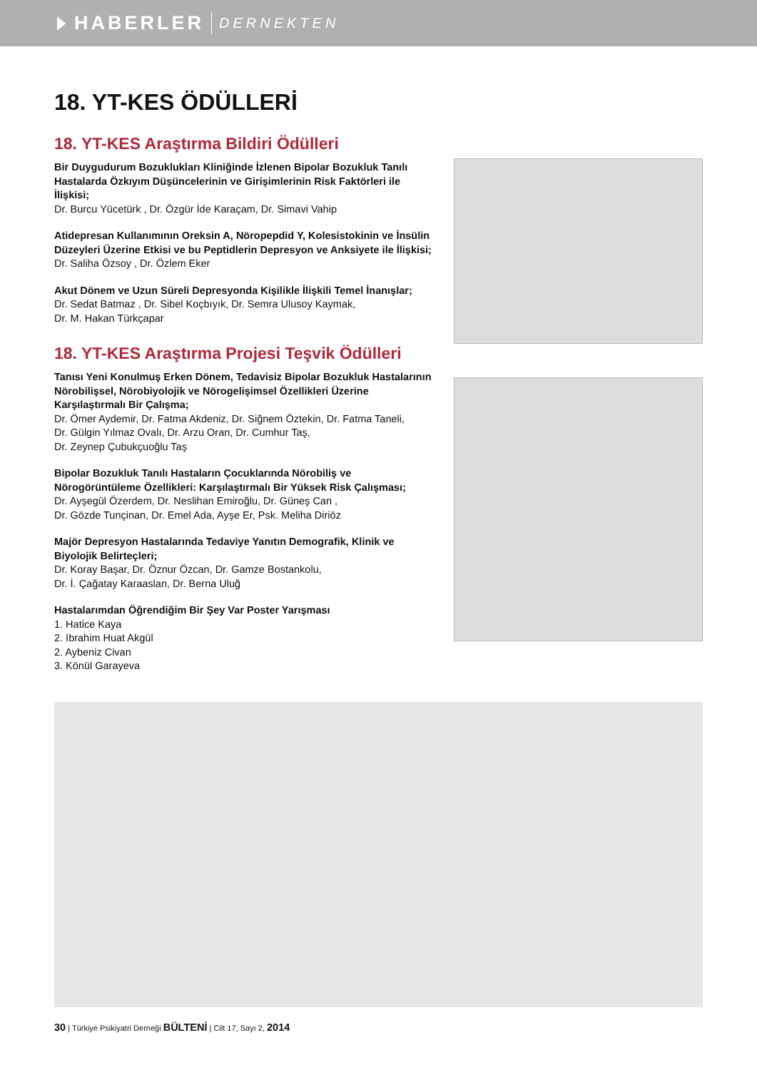HABERLER DERNEKTEN
18. YT-KES ÖDÜLLERİ
18. YT-KES Araştırma Bildiri Ödülleri
Bir Duygudurum Bozuklukları Kliniğinde İzlenen Bipolar Bozukluk Tanılı Hastalarda Özkıyım Düşüncelerinin ve Girişimlerinin Risk Faktörleri ile İlişkisi;
Dr. Burcu Yücetürk , Dr. Özgür İde Karaçam, Dr. Simavi Vahip
Atidepresan Kullanımının Oreksin A, Nöropepdid Y, Kolesistokinin ve İnsülin Düzeyleri Üzerine Etkisi ve bu Peptidlerin Depresyon ve Anksiyete ile İlişkisi;
Dr. Saliha Özsoy , Dr. Özlem Eker
Akut Dönem ve Uzun Süreli Depresyonda Kişilikle İlişkili Temel İnanışlar;
Dr. Sedat Batmaz , Dr. Sibel Koçbıyık, Dr. Semra Ulusoy Kaymak,
Dr. M. Hakan Türkçapar
18. YT-KES Araştırma Projesi Teşvik Ödülleri
Tanısı Yeni Konulmuş Erken Dönem, Tedavisiz Bipolar Bozukluk Hastalarının Nörobilişsel, Nörobiyolojik ve Nörogelişimsel Özellikleri Üzerine Karşılaştırmalı Bir Çalışma;
Dr. Ömer Aydemir, Dr. Fatma Akdeniz, Dr. Siğnem Öztekin, Dr. Fatma Taneli,
Dr. Gülgin Yılmaz Ovalı, Dr. Arzu Oran, Dr. Cumhur Taş,
Dr. Zeynep Çubukçuoğlu Taş
Bipolar Bozukluk Tanılı Hastaların Çocuklarında Nörobiliş ve Nörogörüntüleme Özellikleri: Karşılaştırmalı Bir Yüksek Risk Çalışması;
Dr. Ayşegül Özerdem, Dr. Neslihan Emiroğlu, Dr. Güneş Can ,
Dr. Gözde Tunçinan, Dr. Emel Ada, Ayşe Er, Psk. Meliha Diriöz
Majör Depresyon Hastalarında Tedaviye Yanıtın Demografik, Klinik ve Biyolojik Belirteçleri;
Dr. Koray Başar, Dr. Öznur Özcan, Dr. Gamze Bostankolu,
Dr. İ. Çağatay Karaaslan, Dr. Berna Uluğ
Hastalarımdan Öğrendiğim Bir Şey Var Poster Yarışması
1. Hatice Kaya
2. Ibrahim Huat Akgül
2. Aybeniz Civan
3. Könül Garayeva
30 | Türkiye Psikiyatri Derneği BÜLTENİ | Cilt 17, Sayı 2, 2014